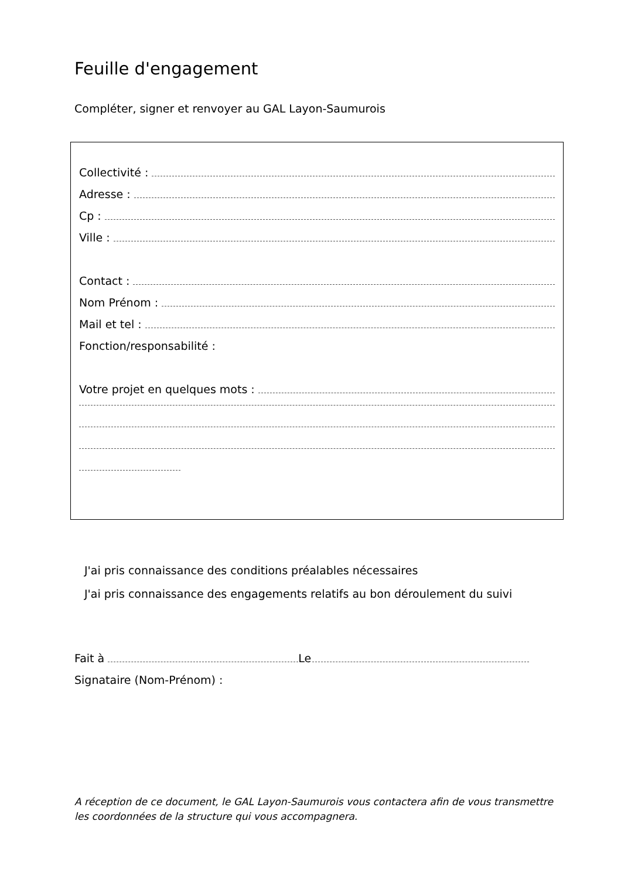Feuille d'engagement
Compléter, signer et renvoyer au GAL Layon-Saumurois
Collectivité :
Adresse :
Cp :
Ville :
Contact :
Nom Prénom :
Mail et tel :
Fonction/responsabilité :
Votre projet en quelques mots :
J'ai pris connaissance des conditions préalables nécessaires
J'ai pris connaissance des engagements relatifs au bon déroulement du suivi
Fait à Le
Signataire (Nom-Prénom) :
A réception de ce document, le GAL Layon-Saumurois vous contactera afin de vous transmettre les coordonnées de la structure qui vous accompagnera.